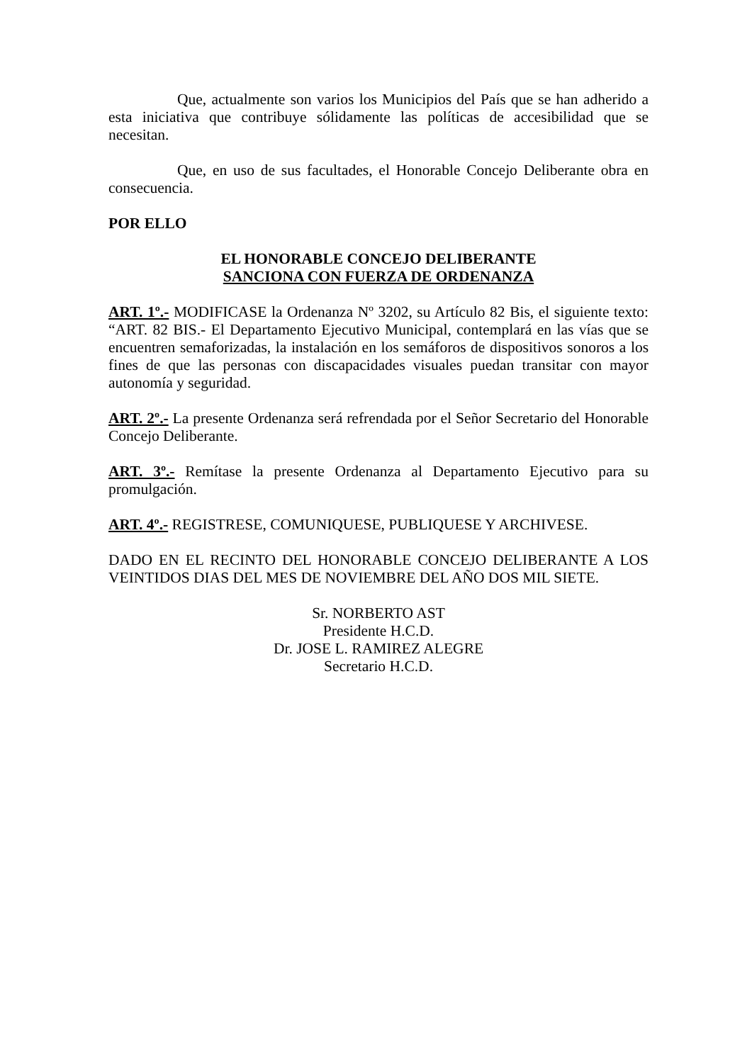Que, actualmente son varios los Municipios del País que se han adherido a esta iniciativa que contribuye sólidamente las políticas de accesibilidad que se necesitan.
Que, en uso de sus facultades, el Honorable Concejo Deliberante obra en consecuencia.
POR ELLO
EL HONORABLE CONCEJO DELIBERANTE
SANCIONA CON FUERZA DE ORDENANZA
ART. 1º.- MODIFICASE la Ordenanza Nº 3202, su Artículo 82 Bis, el siguiente texto: “ART. 82 BIS.- El Departamento Ejecutivo Municipal, contemplará en las vías que se encuentren semaforizadas, la instalación en los semáforos de dispositivos sonoros a los fines de que las personas con discapacidades visuales puedan transitar con mayor autonomía y seguridad.
ART. 2º.- La presente Ordenanza será refrendada por el Señor Secretario del Honorable Concejo Deliberante.
ART. 3º.- Remítase la presente Ordenanza al Departamento Ejecutivo para su promulgación.
ART. 4º.- REGISTRESE, COMUNIQUESE, PUBLIQUESE Y ARCHIVESE.
DADO EN EL RECINTO DEL HONORABLE CONCEJO DELIBERANTE A LOS VEINTIDOS DIAS DEL MES DE NOVIEMBRE DEL AÑO DOS MIL SIETE.
Sr. NORBERTO AST
Presidente H.C.D.
Dr. JOSE L. RAMIREZ ALEGRE
Secretario H.C.D.